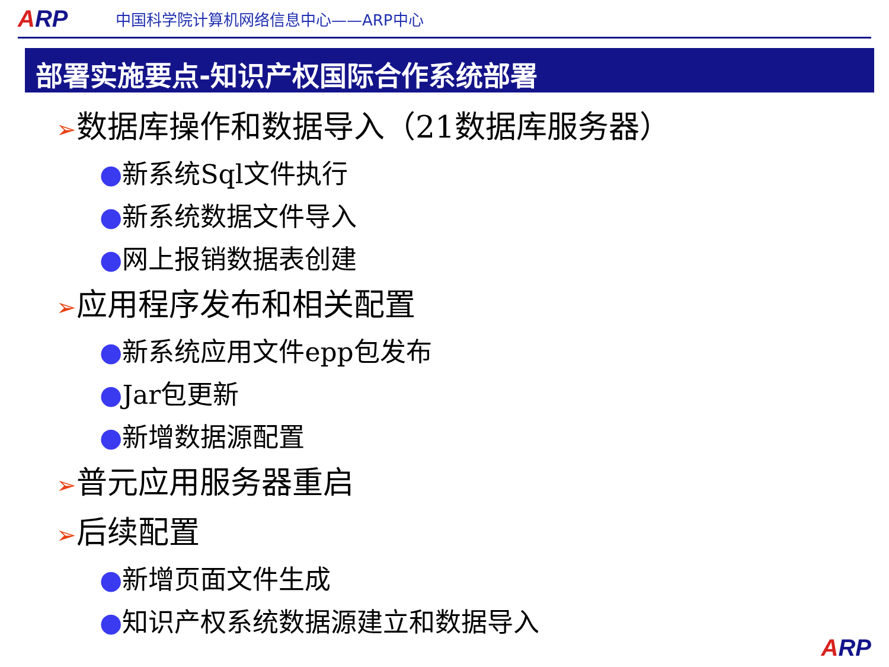ARP
中国科学院计算机网络信息中心——ARP中心
部署实施要点-知识产权国际合作系统部署
➢数据库操作和数据导入（21数据库服务器）
●新系统Sql文件执行
●新系统数据文件导入
●网上报销数据表创建
➢应用程序发布和相关配置
●新系统应用文件epp包发布
●Jar包更新
●新增数据源配置
➢普元应用服务器重启
➢后续配置
●新增页面文件生成
●知识产权系统数据源建立和数据导入
ARP